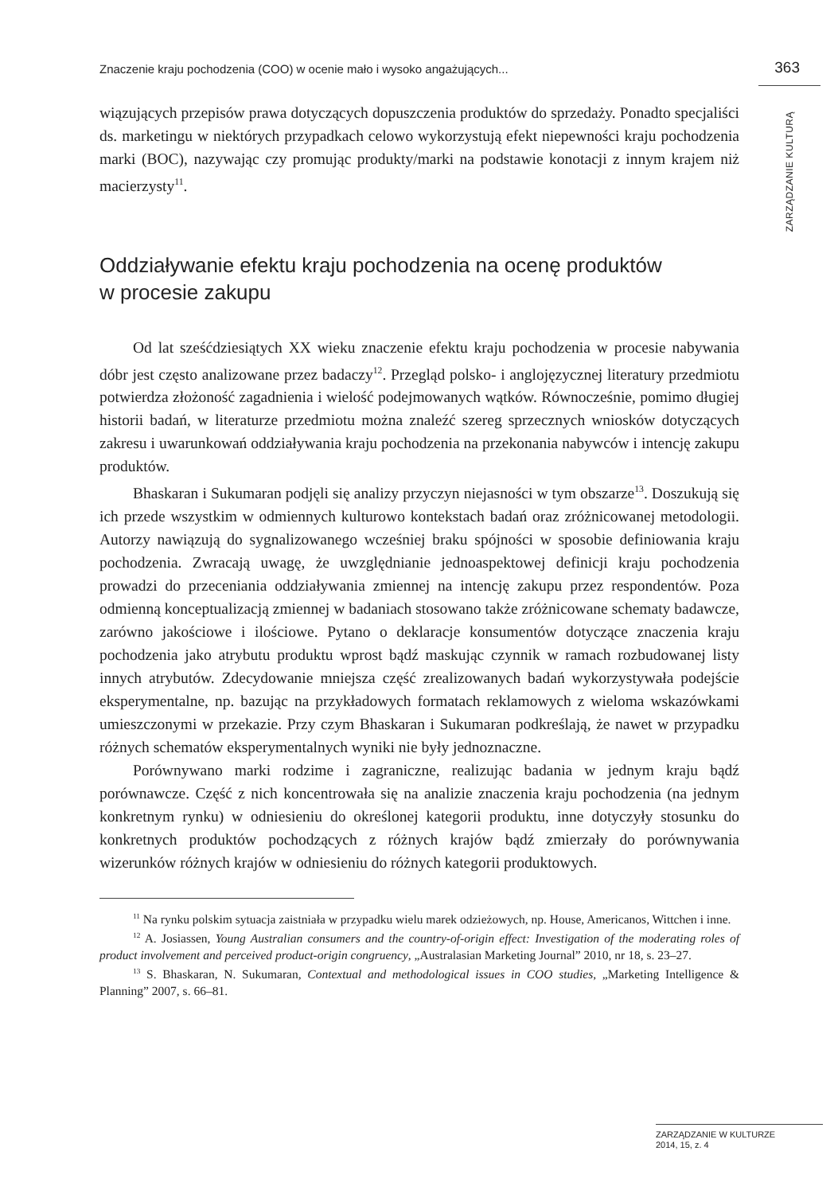Znaczenie kraju pochodzenia (COO) w ocenie mało i wysoko angażujących... 363
ZARZĄDZANIE KULTURĄ
wiązujących przepisów prawa dotyczących dopuszczenia produktów do sprzedaży. Ponadto specjaliści ds. marketingu w niektórych przypadkach celowo wykorzystują efekt niepewności kraju pochodzenia marki (BOC), nazywając czy promując produkty/marki na podstawie konotacji z innym krajem niż macierzysty<sup>11</sup>.
Oddziaływanie efektu kraju pochodzenia na ocenę produktów
w procesie zakupu
Od lat sześćdziesiątych XX wieku znaczenie efektu kraju pochodzenia w procesie nabywania dóbr jest często analizowane przez badaczy<sup>12</sup>. Przegląd polsko- i anglojęzycznej literatury przedmiotu potwierdza złożoność zagadnienia i wielość podejmowanych wątków. Równocześnie, pomimo długiej historii badań, w literaturze przedmiotu można znaleźć szereg sprzecznych wniosków dotyczących zakresu i uwarunkowań oddziaływania kraju pochodzenia na przekonania nabywców i intencję zakupu produktów.
Bhaskaran i Sukumaran podjęli się analizy przyczyn niejasności w tym obszarze<sup>13</sup>. Doszukują się ich przede wszystkim w odmiennych kulturowo kontekstach badań oraz zróżnicowanej metodologii. Autorzy nawiązują do sygnalizowanego wcześniej braku spójności w sposobie definiowania kraju pochodzenia. Zwracają uwagę, że uwzględnianie jednoaspektowej definicji kraju pochodzenia prowadzi do przeceniania oddziaływania zmiennej na intencję zakupu przez respondentów. Poza odmienną konceptualizacją zmiennej w badaniach stosowano także zróżnicowane schematy badawcze, zarówno jakościowe i ilościowe. Pytano o deklaracje konsumentów dotyczące znaczenia kraju pochodzenia jako atrybutu produktu wprost bądź maskując czynnik w ramach rozbudowanej listy innych atrybutów. Zdecydowanie mniejsza część zrealizowanych badań wykorzystywała podejście eksperymentalne, np. bazując na przykładowych formatach reklamowych z wieloma wskazówkami umieszczonymi w przekazie. Przy czym Bhaskaran i Sukumaran podkreślają, że nawet w przypadku różnych schematów eksperymentalnych wyniki nie były jednoznaczne.
Porównywano marki rodzime i zagraniczne, realizując badania w jednym kraju bądź porównawcze. Część z nich koncentrowała się na analizie znaczenia kraju pochodzenia (na jednym konkretnym rynku) w odniesieniu do określonej kategorii produktu, inne dotyczyły stosunku do konkretnych produktów pochodzących z różnych krajów bądź zmierzały do porównywania wizerunków różnych krajów w odniesieniu do różnych kategorii produktowych.
<sup>11</sup> Na rynku polskim sytuacja zaistniała w przypadku wielu marek odzieżowych, np. House, Americanos, Wittchen i inne.
<sup>12</sup> A. Josiassen, Young Australian consumers and the country-of-origin effect: Investigation of the moderating roles of product involvement and perceived product-origin congruency, „Australasian Marketing Journal” 2010, nr 18, s. 23–27.
<sup>13</sup> S. Bhaskaran, N. Sukumaran, Contextual and methodological issues in COO studies, „Marketing Intelligence & Planning” 2007, s. 66–81.
ZARZĄDZANIE W KULTURZE
2014, 15, z. 4